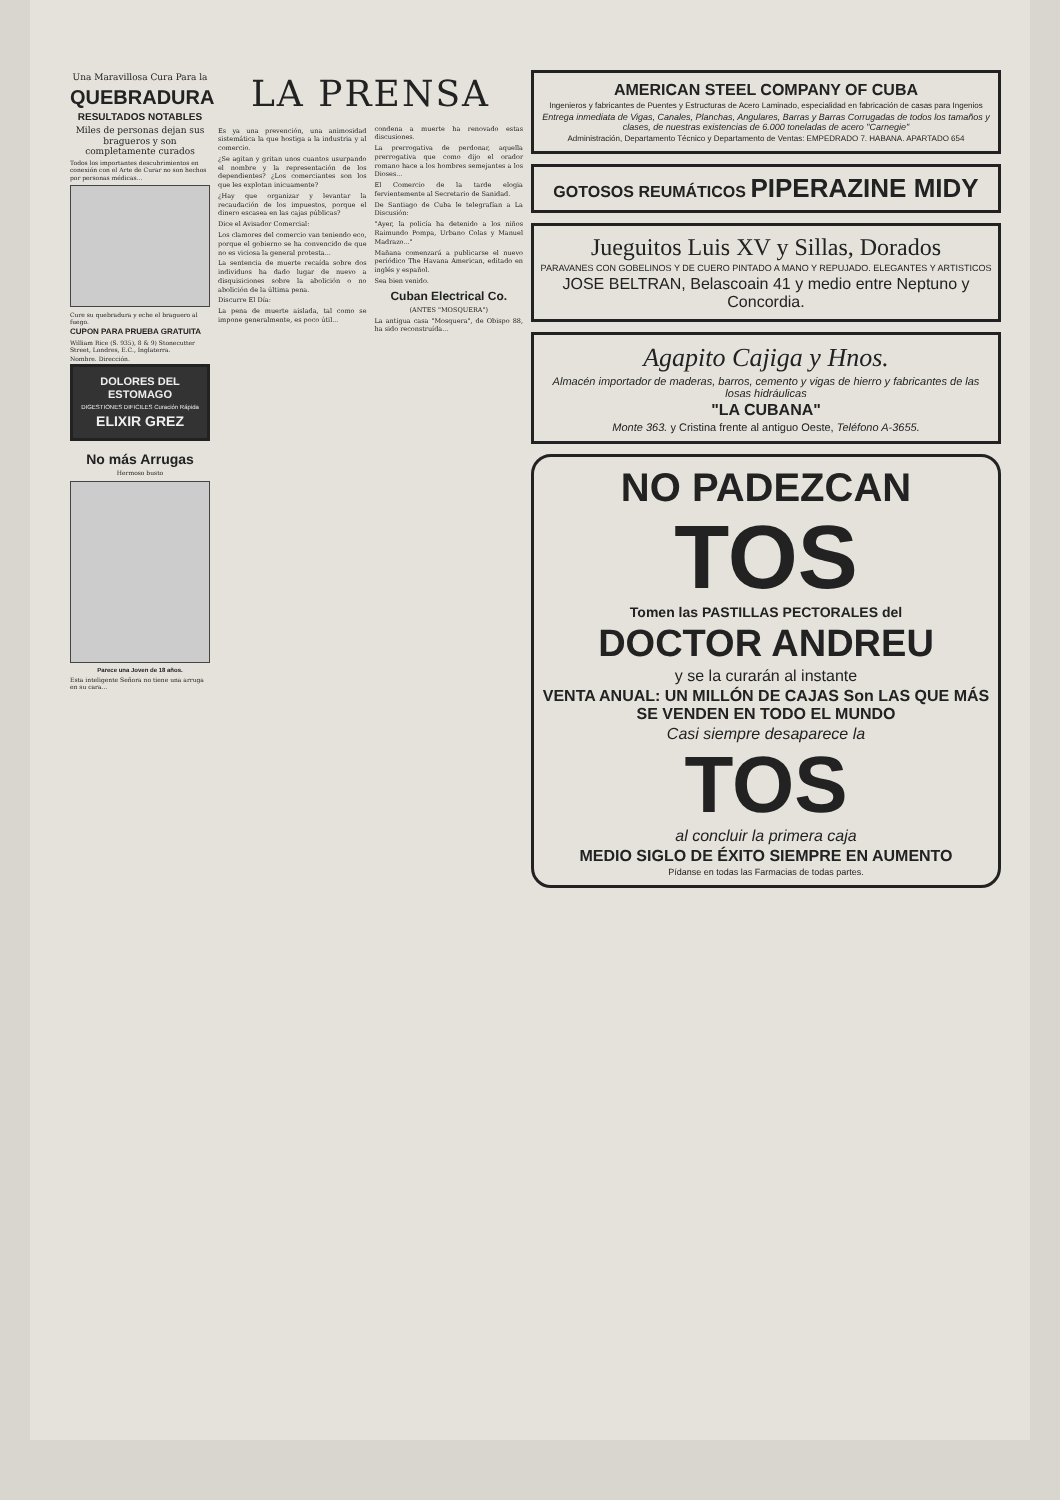Una Maravillosa Cura Para la
QUEBRADURA
RESULTADOS NOTABLES
Miles de personas dejan sus bragueros y son completamente curados
Todos los importantes descubrimientos en conexión con el Arte de Curar no son hechos por personas médicas...
Cure su quebradura y eche el braguero al fuego.
CUPON PARA PRUEBA GRATUITA
William Rice (S. 935), 8 & 9) Stonecutter Street, Londres, E.C., Inglaterra.
Nombre. Dirección.
DOLORES DEL ESTOMAGO
DIGESTIONES DIFICILES Curación Rápida
ELIXIR GREZ
No más Arrugas
Hermoso busto
Parece una Joven de 18 años.
Esta inteligente Señora no tiene una arruga en su cara...
LA PRENSA
Es ya una prevención, una animosidad sistemática la que hostiga a la industria y al comercio.
¿Se agitan y gritan unos cuantos usurpando el nombre y la representación de los dependientes? ¿Los comerciantes son los que les explotan inicuamente?
¿Hay que organizar y levantar la recaudación de los impuestos, porque el dinero escasea en las cajas públicas?
Dice el Avisador Comercial:
Los clamores del comercio van teniendo eco, porque el gobierno se ha convencido de que no es viciosa la general protesta...
La sentencia de muerte recaída sobre dos individuos ha dado lugar de nuevo a disquisiciones sobre la abolición o no abolición de la última pena.
Discurre El Día:
La pena de muerte aislada, tal como se impone generalmente, es poco útil...
condena a muerte ha renovado estas discusiones.
La prerrogativa de perdonar, aquella prerrogativa que como dijo el orador romano hace a los hombres semejantes a los Dioses...
El Comercio de la tarde elogia fervientemente al Secretario de Sanidad.
De Santiago de Cuba le telegrafían a La Discusión:
"Ayer, la policía ha detenido a los niños Raimundo Pompa, Urbano Colas y Manuel Madrazo..."
Mañana comenzará a publicarse el nuevo periódico The Havana American, editado en inglés y español.
Sea bien venido.
Cuban Electrical Co.
(ANTES "MOSQUERA")
La antigua casa "Mosquera", de Obispo 88, ha sido reconstruída...
AMERICAN STEEL COMPANY OF CUBA
Ingenieros y fabricantes de Puentes y Estructuras de Acero Laminado, especialidad en fabricación de casas para Ingenios
Entrega inmediata de Vigas, Canales, Planchas, Angulares, Barras y Barras Corrugadas de todos los tamaños y clases, de nuestras existencias de 6.000 toneladas de acero "Carnegie"
Administración, Departamento Técnico y Departamento de Ventas: EMPEDRADO 7. HABANA. APARTADO 654
GOTOSOS REUMÁTICOS PIPERAZINE MIDY
Jueguitos Luis XV y Sillas, Dorados
PARAVANES CON GOBELINOS Y DE CUERO PINTADO A MANO Y REPUJADO. ELEGANTES Y ARTISTICOS
JOSE BELTRAN, Belascoain 41 y medio entre Neptuno y Concordia.
Agapito Cajiga y Hnos.
Almacén importador de maderas, barros, cemento y vigas de hierro y fabricantes de las losas hidráulicas
"LA CUBANA"
Monte 363. y Cristina frente al antiguo Oeste, Teléfono A-3655.
NO PADEZCAN
TOS
Tomen las PASTILLAS PECTORALES del
DOCTOR ANDREU
y se la curarán al instante
VENTA ANUAL: UN MILLÓN DE CAJAS Son LAS QUE MÁS SE VENDEN EN TODO EL MUNDO
Casi siempre desaparece la
TOS
al concluir la primera caja
MEDIO SIGLO DE ÉXITO SIEMPRE EN AUMENTO
Pídanse en todas las Farmacias de todas partes.